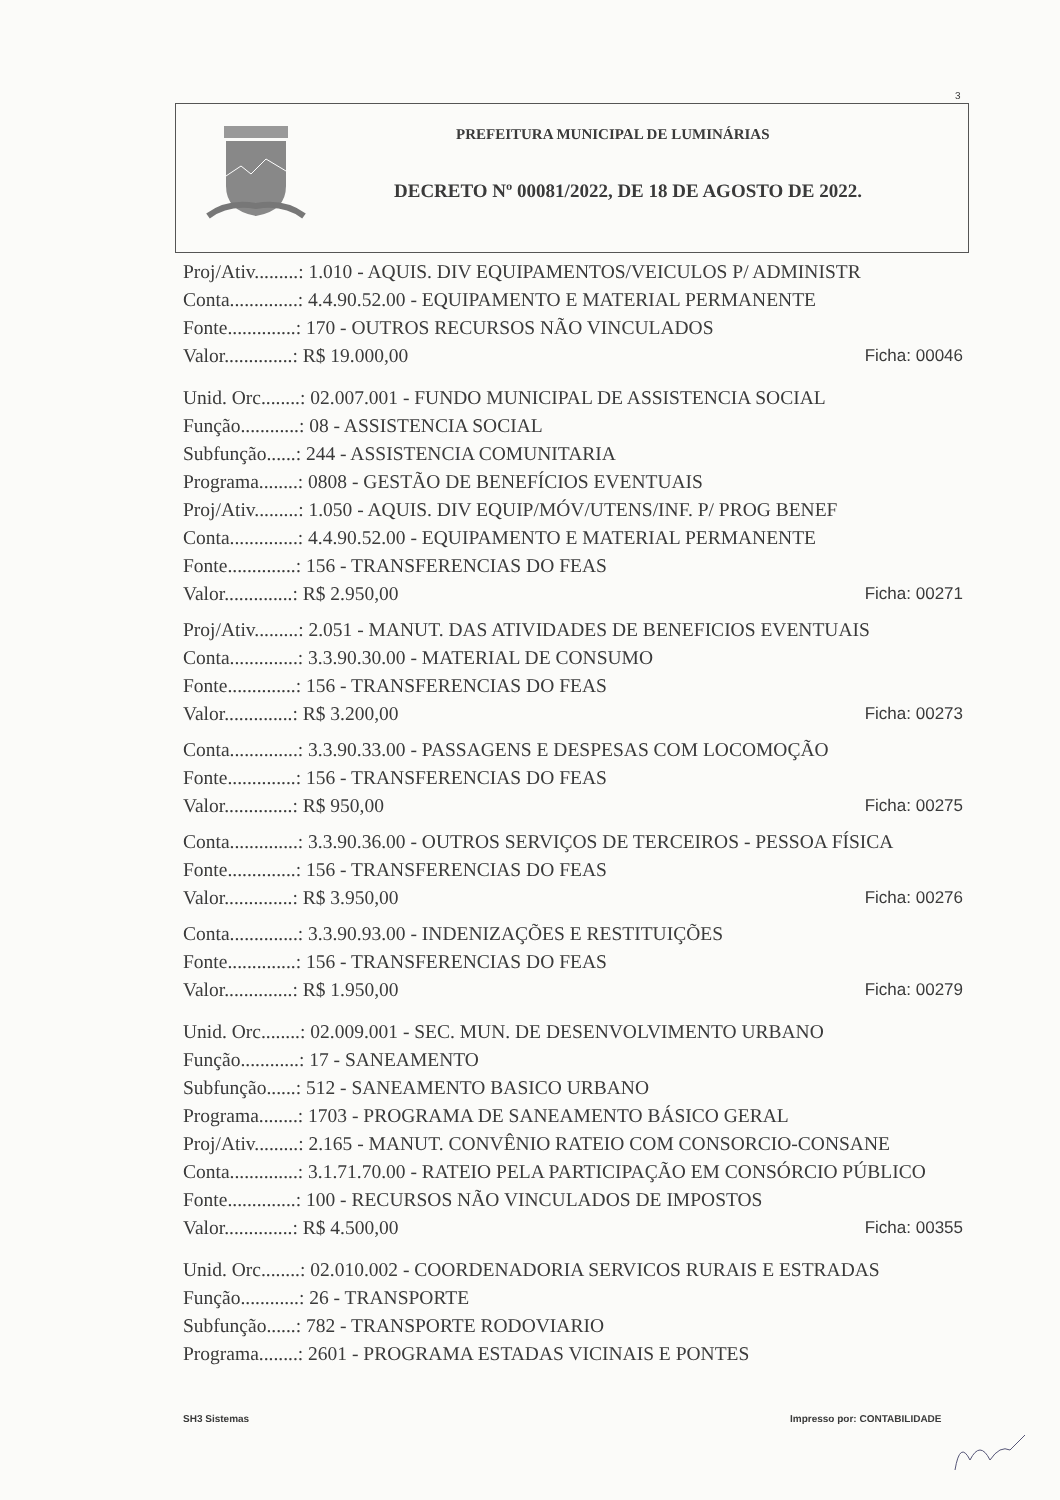3
PREFEITURA MUNICIPAL DE LUMINÁRIAS
DECRETO Nº 00081/2022, DE 18 DE AGOSTO DE 2022.
Proj/Ativ.........: 1.010 - AQUIS. DIV EQUIPAMENTOS/VEICULOS P/ ADMINISTR
Conta..............: 4.4.90.52.00 - EQUIPAMENTO E MATERIAL PERMANENTE
Fonte..............: 170 - OUTROS RECURSOS NÃO VINCULADOS
Valor..............: R$ 19.000,00 Ficha: 00046
Unid. Orc........: 02.007.001 - FUNDO MUNICIPAL DE ASSISTENCIA SOCIAL
Função............: 08 - ASSISTENCIA SOCIAL
Subfunção......: 244 - ASSISTENCIA COMUNITARIA
Programa........: 0808 - GESTÃO DE BENEFÍCIOS EVENTUAIS
Proj/Ativ.........: 1.050 - AQUIS. DIV EQUIP/MÓV/UTENS/INF. P/ PROG BENEF
Conta..............: 4.4.90.52.00 - EQUIPAMENTO E MATERIAL PERMANENTE
Fonte..............: 156 - TRANSFERENCIAS DO FEAS
Valor..............: R$ 2.950,00 Ficha: 00271
Proj/Ativ.........: 2.051 - MANUT. DAS ATIVIDADES DE BENEFICIOS EVENTUAIS
Conta..............: 3.3.90.30.00 - MATERIAL DE CONSUMO
Fonte..............: 156 - TRANSFERENCIAS DO FEAS
Valor..............: R$ 3.200,00 Ficha: 00273
Conta..............: 3.3.90.33.00 - PASSAGENS E DESPESAS COM LOCOMOÇÃO
Fonte..............: 156 - TRANSFERENCIAS DO FEAS
Valor..............: R$ 950,00 Ficha: 00275
Conta..............: 3.3.90.36.00 - OUTROS SERVIÇOS DE TERCEIROS - PESSOA FÍSICA
Fonte..............: 156 - TRANSFERENCIAS DO FEAS
Valor..............: R$ 3.950,00 Ficha: 00276
Conta..............: 3.3.90.93.00 - INDENIZAÇÕES E RESTITUIÇÕES
Fonte..............: 156 - TRANSFERENCIAS DO FEAS
Valor..............: R$ 1.950,00 Ficha: 00279
Unid. Orc........: 02.009.001 - SEC. MUN. DE DESENVOLVIMENTO URBANO
Função............: 17 - SANEAMENTO
Subfunção......: 512 - SANEAMENTO BASICO URBANO
Programa........: 1703 - PROGRAMA DE SANEAMENTO BÁSICO GERAL
Proj/Ativ.........: 2.165 - MANUT. CONVÊNIO RATEIO COM CONSORCIO-CONSANE
Conta..............: 3.1.71.70.00 - RATEIO PELA PARTICIPAÇÃO EM CONSÓRCIO PÚBLICO
Fonte..............: 100 - RECURSOS NÃO VINCULADOS DE IMPOSTOS
Valor..............: R$ 4.500,00 Ficha: 00355
Unid. Orc........: 02.010.002 - COORDENADORIA SERVICOS RURAIS E ESTRADAS
Função............: 26 - TRANSPORTE
Subfunção......: 782 - TRANSPORTE RODOVIARIO
Programa........: 2601 - PROGRAMA ESTADAS VICINAIS E PONTES
SH3 Sistemas Impresso por: CONTABILIDADE